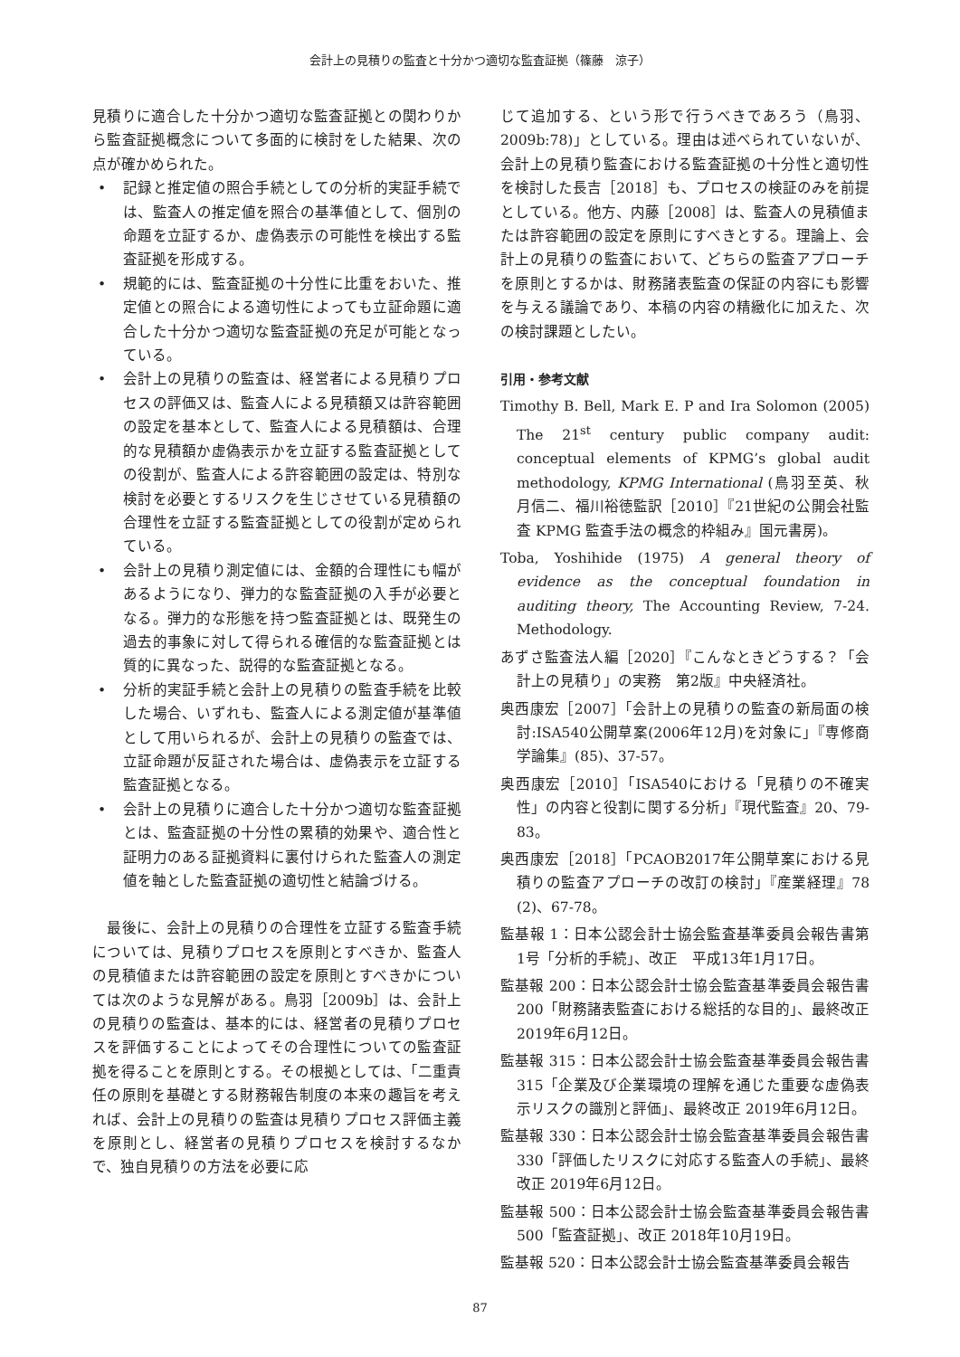会計上の見積りの監査と十分かつ適切な監査証拠（篠藤　涼子）
見積りに適合した十分かつ適切な監査証拠との関わりから監査証拠概念について多面的に検討をした結果、次の点が確かめられた。
• 記録と推定値の照合手続としての分析的実証手続では、監査人の推定値を照合の基準値として、個別の命題を立証するか、虚偽表示の可能性を検出する監査証拠を形成する。
• 規範的には、監査証拠の十分性に比重をおいた、推定値との照合による適切性によっても立証命題に適合した十分かつ適切な監査証拠の充足が可能となっている。
• 会計上の見積りの監査は、経営者による見積りプロセスの評価又は、監査人による見積額又は許容範囲の設定を基本として、監査人による見積額は、合理的な見積額か虚偽表示かを立証する監査証拠としての役割が、監査人による許容範囲の設定は、特別な検討を必要とするリスクを生じさせている見積額の合理性を立証する監査証拠としての役割が定められている。
• 会計上の見積り測定値には、金額的合理性にも幅があるようになり、弾力的な監査証拠の入手が必要となる。弾力的な形態を持つ監査証拠とは、既発生の過去的事象に対して得られる確信的な監査証拠とは質的に異なった、説得的な監査証拠となる。
• 分析的実証手続と会計上の見積りの監査手続を比較した場合、いずれも、監査人による測定値が基準値として用いられるが、会計上の見積りの監査では、立証命題が反証された場合は、虚偽表示を立証する監査証拠となる。
• 会計上の見積りに適合した十分かつ適切な監査証拠とは、監査証拠の十分性の累積的効果や、適合性と証明力のある証拠資料に裏付けられた監査人の測定値を軸とした監査証拠の適切性と結論づける。
　最後に、会計上の見積りの合理性を立証する監査手続については、見積りプロセスを原則とすべきか、監査人の見積値または許容範囲の設定を原則とすべきかについては次のような見解がある。鳥羽［2009b］は、会計上の見積りの監査は、基本的には、経営者の見積りプロセスを評価することによってその合理性についての監査証拠を得ることを原則とする。その根拠としては、「二重責任の原則を基礎とする財務報告制度の本来の趣旨を考えれば、会計上の見積りの監査は見積りプロセス評価主義を原則とし、経営者の見積りプロセスを検討するなかで、独自見積りの方法を必要に応
じて追加する、という形で行うべきであろう（鳥羽、2009b:78)」としている。理由は述べられていないが、会計上の見積り監査における監査証拠の十分性と適切性を検討した長吉［2018］も、プロセスの検証のみを前提としている。他方、内藤［2008］は、監査人の見積値または許容範囲の設定を原則にすべきとする。理論上、会計上の見積りの監査において、どちらの監査アプローチを原則とするかは、財務諸表監査の保証の内容にも影響を与える議論であり、本稿の内容の精緻化に加えた、次の検討課題としたい。
引用・参考文献
Timothy B. Bell, Mark E. P and Ira Solomon (2005) The 21<sup>st</sup> century public company audit: conceptual elements of KPMG’s global audit methodology, KPMG International (鳥羽至英、秋月信二、福川裕徳監訳［2010］『21世紀の公開会社監査 KPMG 監査手法の概念的枠組み』国元書房)。
Toba, Yoshihide (1975) A general theory of evidence as the conceptual foundation in auditing theory, The Accounting Review, 7-24. Methodology.
あずさ監査法人編［2020］『こんなときどうする？「会計上の見積り」の実務　第2版』中央経済社。
奥西康宏［2007］「会計上の見積りの監査の新局面の検討:ISA540公開草案(2006年12月)を対象に」『専修商学論集』(85)、37-57。
奥西康宏［2010］「ISA540における「見積りの不確実性」の内容と役割に関する分析」『現代監査』20、79-83。
奥西康宏［2018］「PCAOB2017年公開草案における見積りの監査アプローチの改訂の検討」『産業経理』78 (2)、67-78。
監基報 1：日本公認会計士協会監査基準委員会報告書第1号「分析的手続」、改正　平成13年1月17日。
監基報 200：日本公認会計士協会監査基準委員会報告書　200「財務諸表監査における総括的な目的」、最終改正 2019年6月12日。
監基報 315：日本公認会計士協会監査基準委員会報告書　315「企業及び企業環境の理解を通じた重要な虚偽表示リスクの識別と評価」、最終改正 2019年6月12日。
監基報 330：日本公認会計士協会監査基準委員会報告書　330「評価したリスクに対応する監査人の手続」、最終改正 2019年6月12日。
監基報 500：日本公認会計士協会監査基準委員会報告書　500「監査証拠」、改正 2018年10月19日。
監基報 520：日本公認会計士協会監査基準委員会報告
87